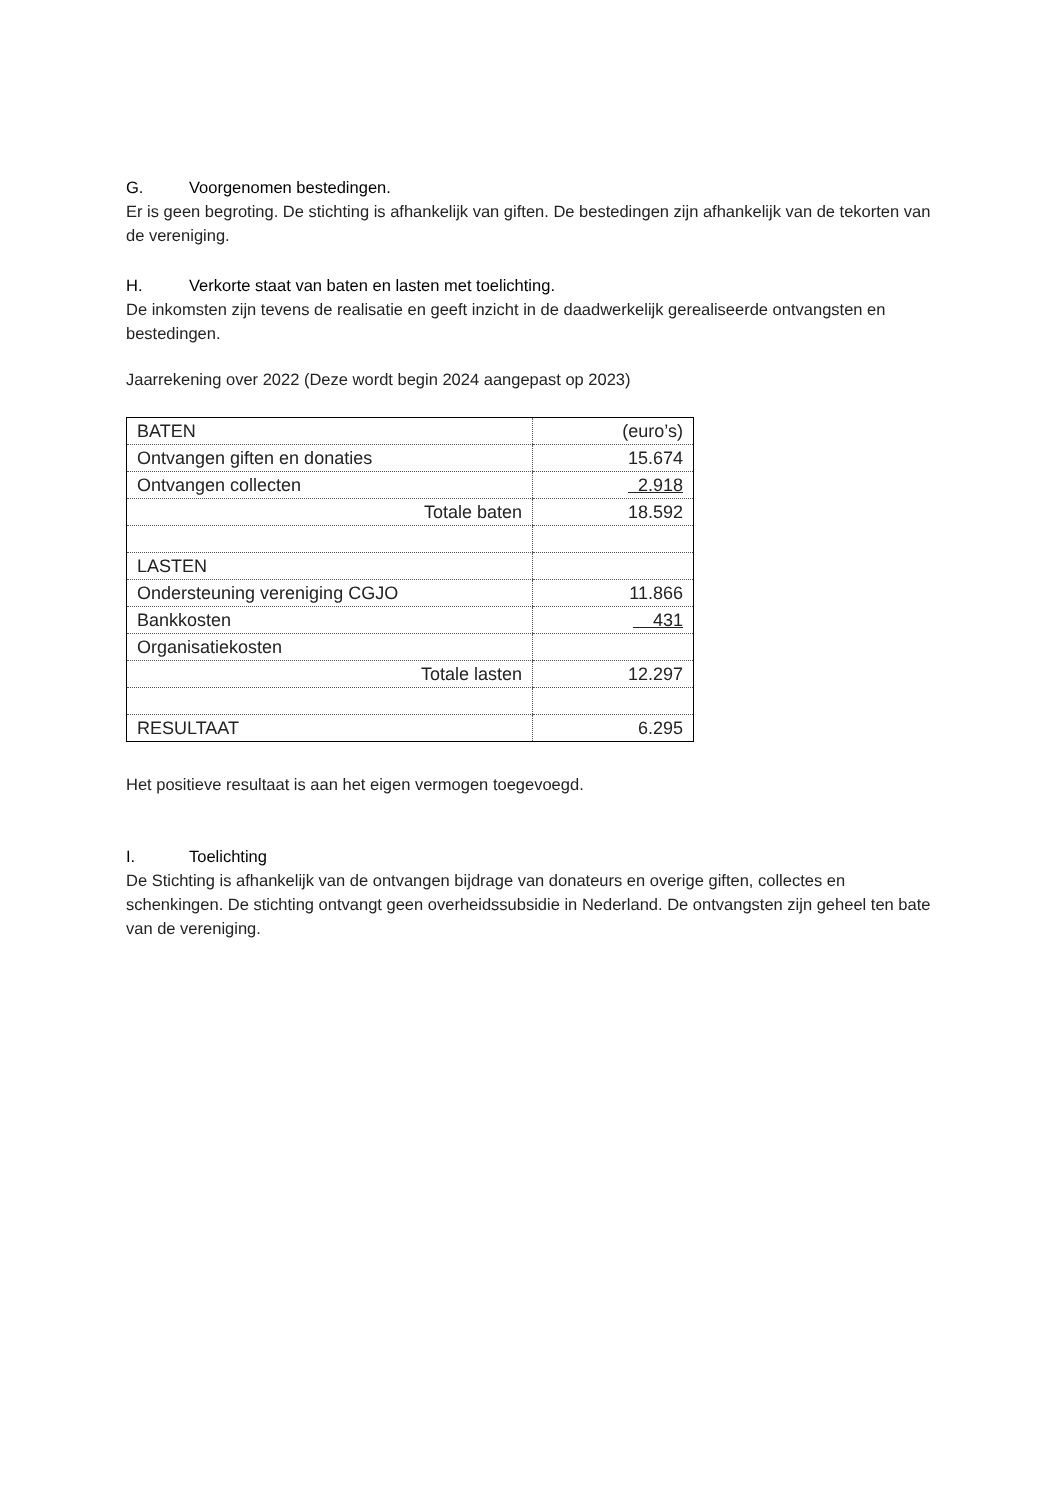G. Voorgenomen bestedingen.
Er is geen begroting. De stichting is afhankelijk van giften. De bestedingen zijn afhankelijk van de tekorten van de vereniging.
H. Verkorte staat van baten en lasten met toelichting.
De inkomsten zijn tevens de realisatie en geeft inzicht in de daadwerkelijk gerealiseerde ontvangsten en bestedingen.
Jaarrekening over 2022 (Deze wordt begin 2024 aangepast op 2023)
| BATEN | (euro’s) |
| Ontvangen giften en donaties | 15.674 |
| Ontvangen collecten | 2.918 |
| Totale baten | 18.592 |
| LASTEN | |
| Ondersteuning vereniging CGJO | 11.866 |
| Bankkosten | 431 |
| Organisatiekosten | |
| Totale lasten | 12.297 |
| RESULTAAT | 6.295 |
Het positieve resultaat is aan het eigen vermogen toegevoegd.
I. Toelichting
De Stichting is afhankelijk van de ontvangen bijdrage van donateurs en overige giften, collectes en schenkingen. De stichting ontvangt geen overheidssubsidie in Nederland. De ontvangsten zijn geheel ten bate van de vereniging.